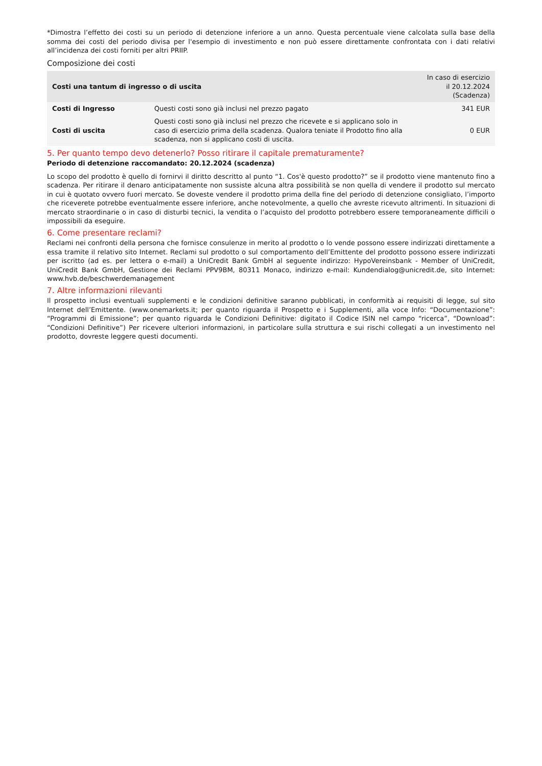*Dimostra l’effetto dei costi su un periodo di detenzione inferiore a un anno. Questa percentuale viene calcolata sulla base della somma dei costi del periodo divisa per l'esempio di investimento e non può essere direttamente confrontata con i dati relativi all’incidenza dei costi forniti per altri PRIIP.
Composizione dei costi
| Costi una tantum di ingresso o di uscita | | In caso di esercizio il 20.12.2024 (Scadenza) |
| --- | --- | --- |
| Costi di Ingresso | Questi costi sono già inclusi nel prezzo pagato | 341 EUR |
| Costi di uscita | Questi costi sono già inclusi nel prezzo che ricevete e si applicano solo in caso di esercizio prima della scadenza. Qualora teniate il Prodotto fino alla scadenza, non si applicano costi di uscita. | 0 EUR |
5. Per quanto tempo devo detenerlo? Posso ritirare il capitale prematuramente?
Periodo di detenzione raccomandato: 20.12.2024 (scadenza)
Lo scopo del prodotto è quello di fornirvi il diritto descritto al punto “1. Cos'è questo prodotto?” se il prodotto viene mantenuto fino a scadenza. Per ritirare il denaro anticipatamente non sussiste alcuna altra possibilità se non quella di vendere il prodotto sul mercato in cui è quotato ovvero fuori mercato. Se doveste vendere il prodotto prima della fine del periodo di detenzione consigliato, l’importo che riceverete potrebbe eventualmente essere inferiore, anche notevolmente, a quello che avreste ricevuto altrimenti. In situazioni di mercato straordinarie o in caso di disturbi tecnici, la vendita o l’acquisto del prodotto potrebbero essere temporaneamente difficili o impossibili da eseguire.
6. Come presentare reclami?
Reclami nei confronti della persona che fornisce consulenze in merito al prodotto o lo vende possono essere indirizzati direttamente a essa tramite il relativo sito Internet. Reclami sul prodotto o sul comportamento dell’Emittente del prodotto possono essere indirizzati per iscritto (ad es. per lettera o e-mail) a UniCredit Bank GmbH al seguente indirizzo: HypoVereinsbank - Member of UniCredit, UniCredit Bank GmbH, Gestione dei Reclami PPV9BM, 80311 Monaco, indirizzo e-mail: Kundendialog@unicredit.de, sito Internet: www.hvb.de/beschwerdemanagement
7. Altre informazioni rilevanti
Il prospetto inclusi eventuali supplementi e le condizioni definitive saranno pubblicati, in conformità ai requisiti di legge, sul sito Internet dell’Emittente. (www.onemarkets.it; per quanto riguarda il Prospetto e i Supplementi, alla voce Info: “Documentazione”: “Programmi di Emissione”; per quanto riguarda le Condizioni Definitive: digitato il Codice ISIN nel campo “ricerca”, “Download”: “Condizioni Definitive”) Per ricevere ulteriori informazioni, in particolare sulla struttura e sui rischi collegati a un investimento nel prodotto, dovreste leggere questi documenti.